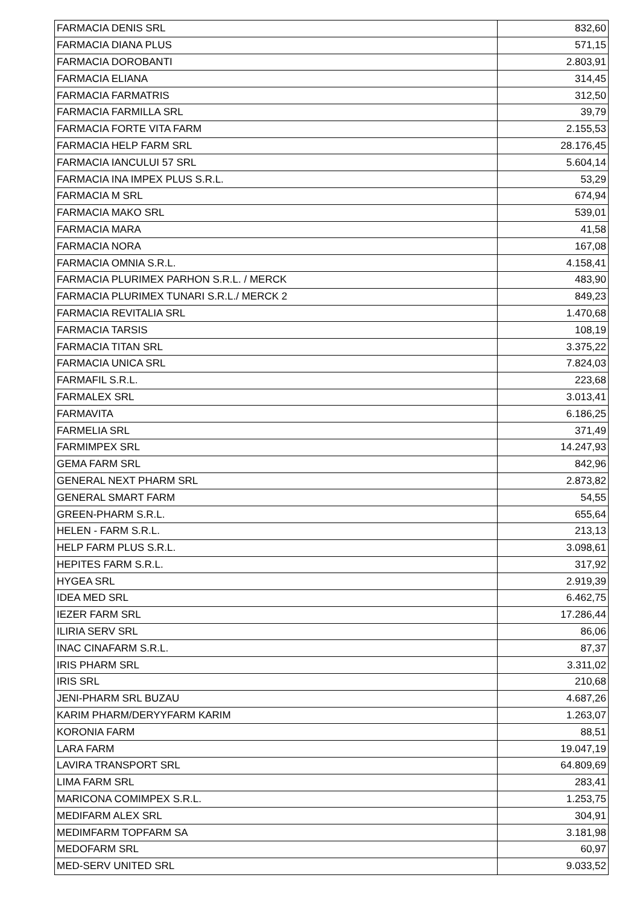| FARMACIA DENIS SRL | 832,60 |
| FARMACIA DIANA PLUS | 571,15 |
| FARMACIA DOROBANTI | 2.803,91 |
| FARMACIA ELIANA | 314,45 |
| FARMACIA FARMATRIS | 312,50 |
| FARMACIA FARMILLA SRL | 39,79 |
| FARMACIA FORTE VITA FARM | 2.155,53 |
| FARMACIA HELP FARM SRL | 28.176,45 |
| FARMACIA IANCULUI 57 SRL | 5.604,14 |
| FARMACIA INA IMPEX PLUS S.R.L. | 53,29 |
| FARMACIA M SRL | 674,94 |
| FARMACIA MAKO SRL | 539,01 |
| FARMACIA MARA | 41,58 |
| FARMACIA NORA | 167,08 |
| FARMACIA OMNIA S.R.L. | 4.158,41 |
| FARMACIA PLURIMEX PARHON S.R.L. / MERCK | 483,90 |
| FARMACIA PLURIMEX TUNARI S.R.L./ MERCK 2 | 849,23 |
| FARMACIA REVITALIA SRL | 1.470,68 |
| FARMACIA TARSIS | 108,19 |
| FARMACIA TITAN SRL | 3.375,22 |
| FARMACIA UNICA SRL | 7.824,03 |
| FARMAFIL S.R.L. | 223,68 |
| FARMALEX SRL | 3.013,41 |
| FARMAVITA | 6.186,25 |
| FARMELIA SRL | 371,49 |
| FARMIMPEX SRL | 14.247,93 |
| GEMA FARM SRL | 842,96 |
| GENERAL NEXT PHARM SRL | 2.873,82 |
| GENERAL SMART FARM | 54,55 |
| GREEN-PHARM S.R.L. | 655,64 |
| HELEN - FARM S.R.L. | 213,13 |
| HELP FARM PLUS S.R.L. | 3.098,61 |
| HEPITES FARM S.R.L. | 317,92 |
| HYGEA SRL | 2.919,39 |
| IDEA MED SRL | 6.462,75 |
| IEZER FARM SRL | 17.286,44 |
| ILIRIA SERV SRL | 86,06 |
| INAC CINAFARM S.R.L. | 87,37 |
| IRIS PHARM SRL | 3.311,02 |
| IRIS SRL | 210,68 |
| JENI-PHARM SRL BUZAU | 4.687,26 |
| KARIM PHARM/DERYYFARM KARIM | 1.263,07 |
| KORONIA FARM | 88,51 |
| LARA FARM | 19.047,19 |
| LAVIRA TRANSPORT SRL | 64.809,69 |
| LIMA FARM SRL | 283,41 |
| MARICONA COMIMPEX S.R.L. | 1.253,75 |
| MEDIFARM ALEX SRL | 304,91 |
| MEDIMFARM TOPFARM SA | 3.181,98 |
| MEDOFARM SRL | 60,97 |
| MED-SERV UNITED SRL | 9.033,52 |